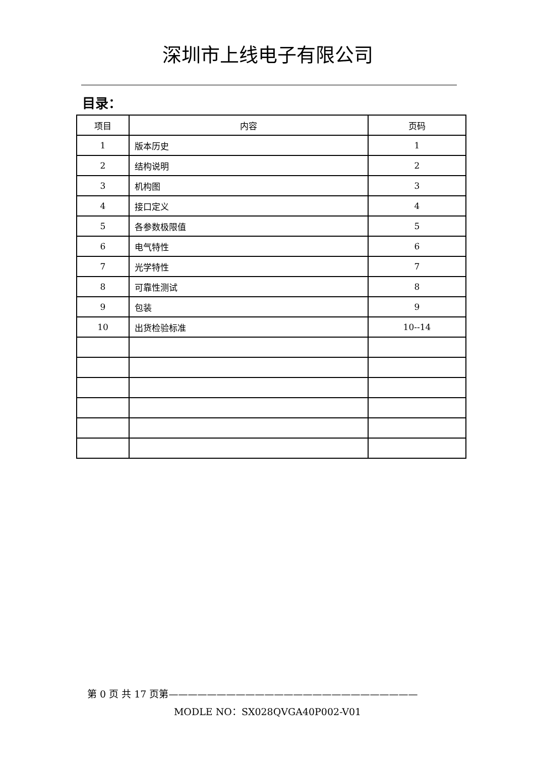深圳市上线电子有限公司
目录：
| 项目 | 内容 | 页码 |
| --- | --- | --- |
| 1 | 版本历史 | 1 |
| 2 | 结构说明 | 2 |
| 3 | 机构图 | 3 |
| 4 | 接口定义 | 4 |
| 5 | 各参数极限值 | 5 |
| 6 | 电气特性 | 6 |
| 7 | 光学特性 | 7 |
| 8 | 可靠性测试 | 8 |
| 9 | 包装 | 9 |
| 10 | 出货检验标准 | 10--14 |
第 0 页 共 17 页第——————————————————————————
MODLE NO：SX028QVGA40P002-V01